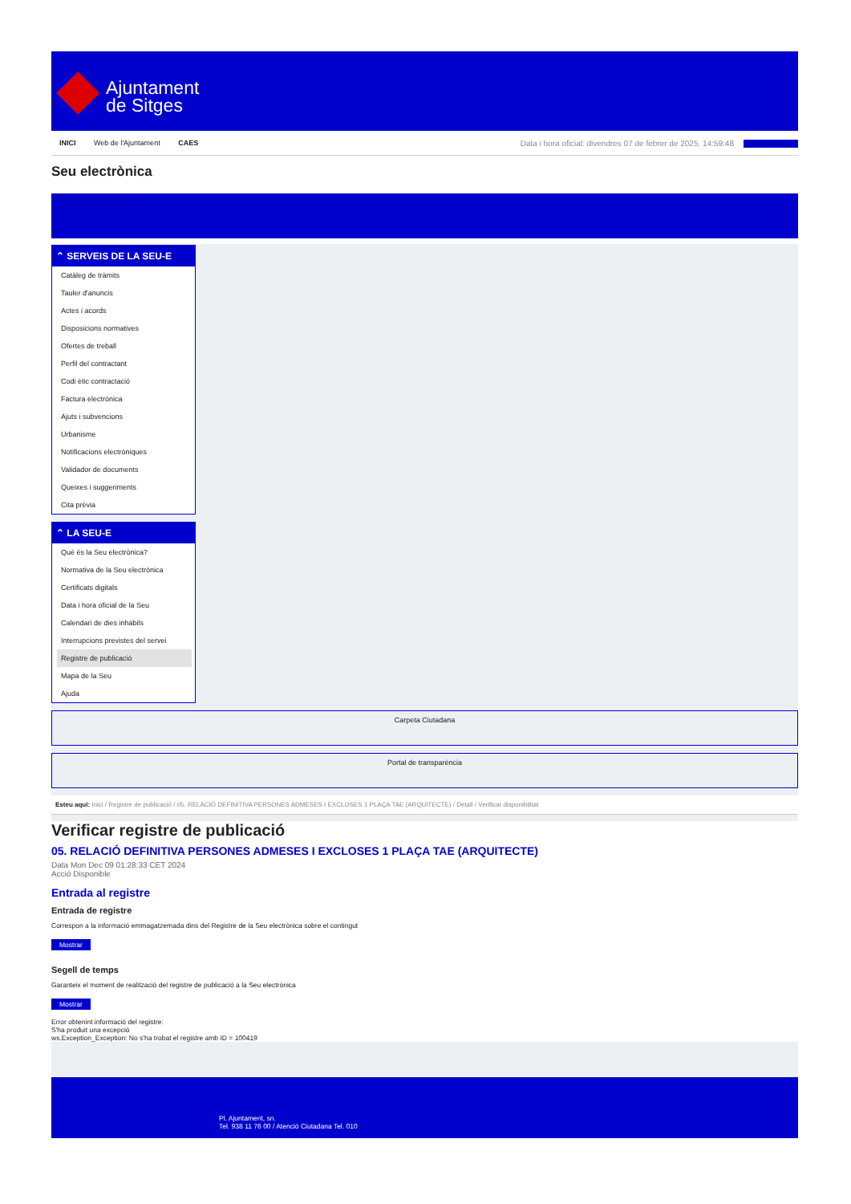Ajuntament
de Sitges
INICI Web de l'Ajuntament CAES
Data i hora oficial: divendres 07 de febrer de 2025, 14:59:48 Sincronitzar
Seu electrònica
Obtenir còpia autèntica
⌃ SERVEIS DE LA SEU-E
Catàleg de tràmits
Tauler d'anuncis
Actes i acords
Disposicions normatives
Ofertes de treball
Perfil del contractant
Codi ètic contractació
Factura electrònica
Ajuts i subvencions
Urbanisme
Notificacions electròniques
Validador de documents
Queixes i suggeriments
Cita prèvia
⌃ LA SEU-E
Què és la Seu electrònica?
Normativa de la Seu electrònica
Certificats digitals
Data i hora oficial de la Seu
Calendari de dies inhàbils
Interrupcions previstes del servei
Registre de publicació
Mapa de la Seu
Ajuda
Carpeta Ciutadana
Portal de transparència
Esteu aquí: Inici / Registre de publicació / 05. RELACIÓ DEFINITIVA PERSONES ADMESES I EXCLOSES 1 PLAÇA TAE (ARQUITECTE) / Detall / Verificar disponibilitat
Verificar registre de publicació
05. RELACIÓ DEFINITIVA PERSONES ADMESES I EXCLOSES 1 PLAÇA TAE (ARQUITECTE)
Data Mon Dec 09 01:28:33 CET 2024
Acció Disponible
Entrada al registre
Entrada de registre
Correspon a la informació emmagatzemada dins del Registre de la Seu electrònica sobre el contingut
Mostrar
Segell de temps
Garanteix el moment de realització del registre de publicació a la Seu electrònica
Mostrar
Error obtenint informació del registre:
S'ha produit una excepció
ws.Exception_Exception: No s'ha trobat el registre amb ID = 100419
Pl. Ajuntament, sn.
Tel. 938 11 76 00 / Atenció Ciutadana Tel. 010